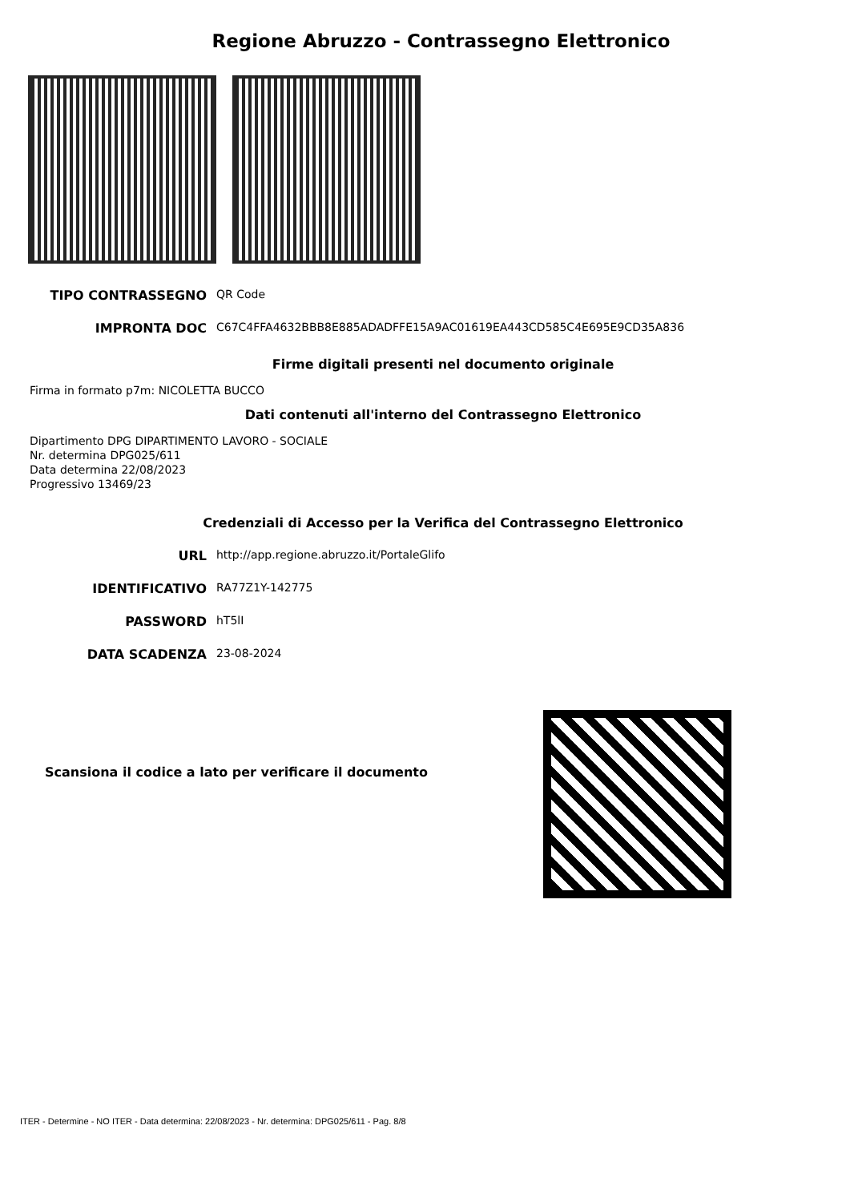Regione Abruzzo - Contrassegno Elettronico
TIPO CONTRASSEGNO QR Code
IMPRONTA DOC C67C4FFA4632BBB8E885ADADFFE15A9AC01619EA443CD585C4E695E9CD35A836
Firme digitali presenti nel documento originale
Firma in formato p7m: NICOLETTA BUCCO
Dati contenuti all'interno del Contrassegno Elettronico
Dipartimento DPG DIPARTIMENTO LAVORO - SOCIALE
Nr. determina DPG025/611
Data determina 22/08/2023
Progressivo 13469/23
Credenziali di Accesso per la Verifica del Contrassegno Elettronico
URL http://app.regione.abruzzo.it/PortaleGlifo
IDENTIFICATIVO RA77Z1Y-142775
PASSWORD hT5lI
DATA SCADENZA 23-08-2024
Scansiona il codice a lato per verificare il documento
ITER - Determine - NO ITER - Data determina: 22/08/2023 - Nr. determina: DPG025/611 - Pag. 8/8